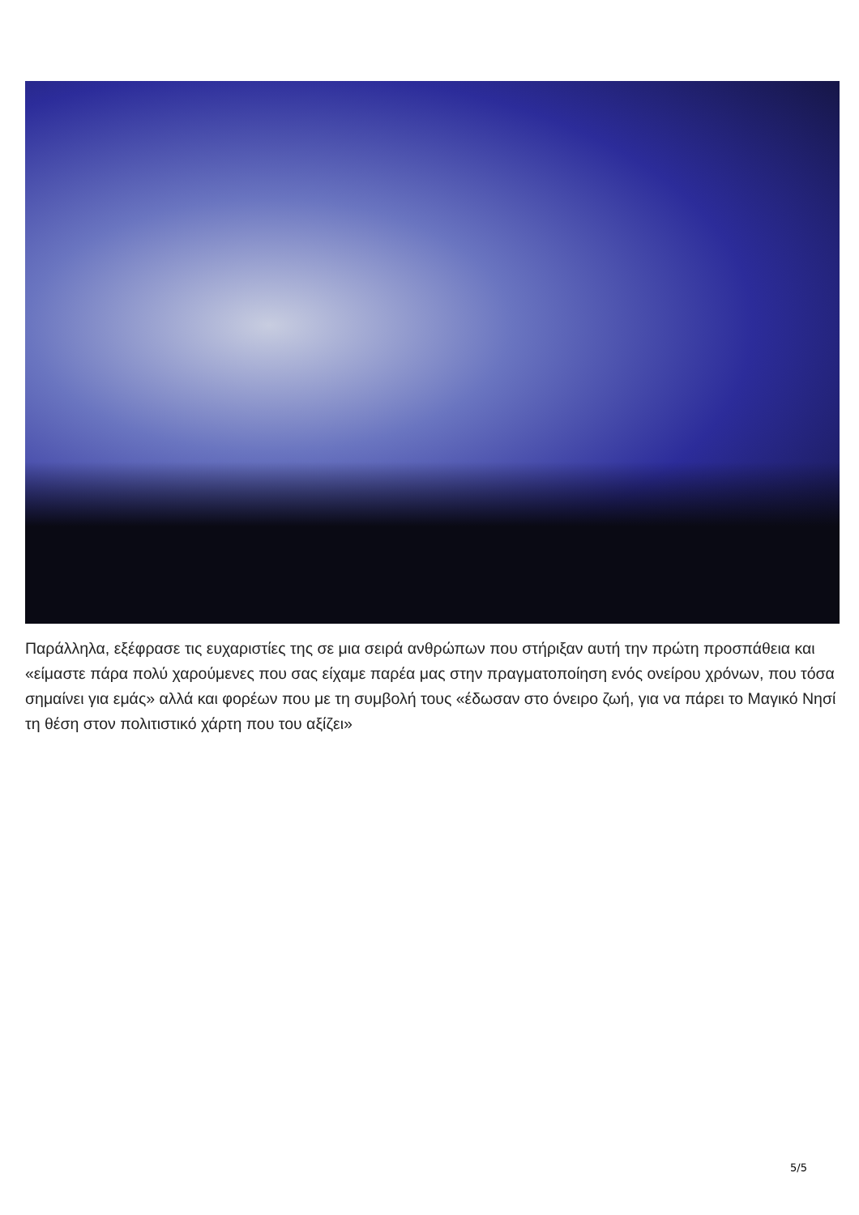Παράλληλα, εξέφρασε τις ευχαριστίες της σε μια σειρά ανθρώπων που στήριξαν αυτή την πρώτη προσπάθεια και «είμαστε πάρα πολύ χαρούμενες που σας είχαμε παρέα μας στην πραγματοποίηση ενός ονείρου χρόνων, που τόσα σημαίνει για εμάς» αλλά και φορέων που με τη συμβολή τους «έδωσαν στο όνειρο ζωή, για να πάρει το Μαγικό Νησί τη θέση στον πολιτιστικό χάρτη που του αξίζει»
5/5